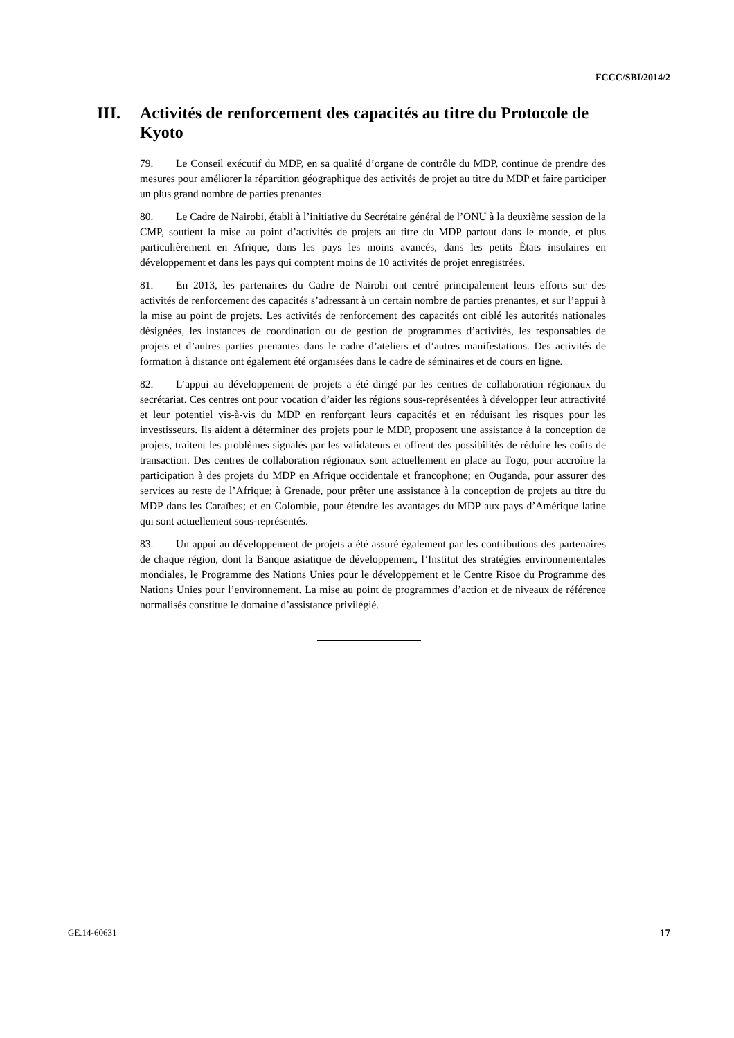FCCC/SBI/2014/2
III. Activités de renforcement des capacités au titre du Protocole de Kyoto
79. Le Conseil exécutif du MDP, en sa qualité d’organe de contrôle du MDP, continue de prendre des mesures pour améliorer la répartition géographique des activités de projet au titre du MDP et faire participer un plus grand nombre de parties prenantes.
80. Le Cadre de Nairobi, établi à l’initiative du Secrétaire général de l’ONU à la deuxième session de la CMP, soutient la mise au point d’activités de projets au titre du MDP partout dans le monde, et plus particulièrement en Afrique, dans les pays les moins avancés, dans les petits États insulaires en développement et dans les pays qui comptent moins de 10 activités de projet enregistrées.
81. En 2013, les partenaires du Cadre de Nairobi ont centré principalement leurs efforts sur des activités de renforcement des capacités s’adressant à un certain nombre de parties prenantes, et sur l’appui à la mise au point de projets. Les activités de renforcement des capacités ont ciblé les autorités nationales désignées, les instances de coordination ou de gestion de programmes d’activités, les responsables de projets et d’autres parties prenantes dans le cadre d’ateliers et d’autres manifestations. Des activités de formation à distance ont également été organisées dans le cadre de séminaires et de cours en ligne.
82. L’appui au développement de projets a été dirigé par les centres de collaboration régionaux du secrétariat. Ces centres ont pour vocation d’aider les régions sous-représentées à développer leur attractivité et leur potentiel vis-à-vis du MDP en renforçant leurs capacités et en réduisant les risques pour les investisseurs. Ils aident à déterminer des projets pour le MDP, proposent une assistance à la conception de projets, traitent les problèmes signalés par les validateurs et offrent des possibilités de réduire les coûts de transaction. Des centres de collaboration régionaux sont actuellement en place au Togo, pour accroître la participation à des projets du MDP en Afrique occidentale et francophone; en Ouganda, pour assurer des services au reste de l’Afrique; à Grenade, pour prêter une assistance à la conception de projets au titre du MDP dans les Caraïbes; et en Colombie, pour étendre les avantages du MDP aux pays d’Amérique latine qui sont actuellement sous-représentés.
83. Un appui au développement de projets a été assuré également par les contributions des partenaires de chaque région, dont la Banque asiatique de développement, l’Institut des stratégies environnementales mondiales, le Programme des Nations Unies pour le développement et le Centre Risoe du Programme des Nations Unies pour l’environnement. La mise au point de programmes d’action et de niveaux de référence normalisés constitue le domaine d’assistance privilégié.
GE.14-60631 17